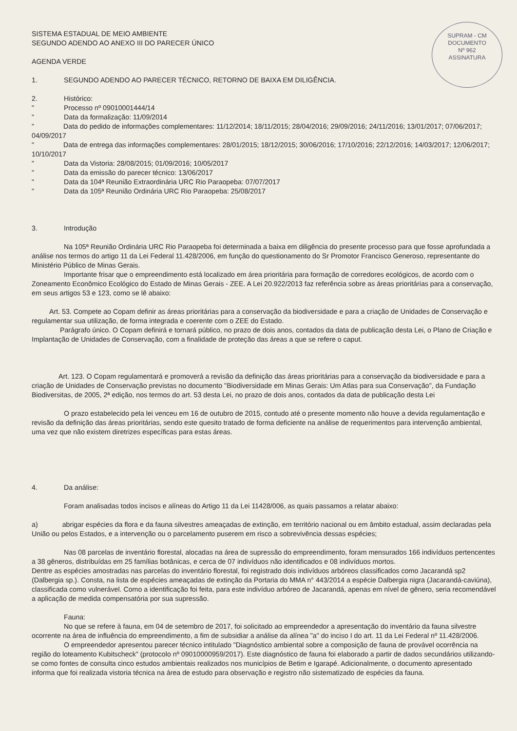SUPRAM - CM
DOCUMENTO
Nº 962
ASSINATURA
SISTEMA ESTADUAL DE MEIO AMBIENTE
SEGUNDO ADENDO AO ANEXO III DO PARECER ÚNICO
AGENDA VERDE
1. SEGUNDO ADENDO AO PARECER TÉCNICO, RETORNO DE BAIXA EM DILIGÊNCIA.
2. Histórico:
" Processo nº 09010001444/14
" Data da formalização: 11/09/2014
" Data do pedido de informações complementares: 11/12/2014; 18/11/2015; 28/04/2016; 29/09/2016; 24/11/2016; 13/01/2017; 07/06/2017; 04/09/2017
" Data de entrega das informações complementares: 28/01/2015; 18/12/2015; 30/06/2016; 17/10/2016; 22/12/2016; 14/03/2017; 12/06/2017; 10/10/2017
" Data da Vistoria: 28/08/2015; 01/09/2016; 10/05/2017
" Data da emissão do parecer técnico: 13/06/2017
" Data da 104ª Reunião Extraordinária URC Rio Paraopeba: 07/07/2017
" Data da 105ª Reunião Ordinária URC Rio Paraopeba: 25/08/2017
3. Introdução
Na 105ª Reunião Ordinária URC Rio Paraopeba foi determinada a baixa em diligência do presente processo para que fosse aprofundada a análise nos termos do artigo 11 da Lei Federal 11.428/2006, em função do questionamento do Sr Promotor Francisco Generoso, representante do Ministério Público de Minas Gerais.
Importante frisar que o empreendimento está localizado em área prioritária para formação de corredores ecológicos, de acordo com o Zoneamento Econômico Ecológico do Estado de Minas Gerais - ZEE. A Lei 20.922/2013 faz referência sobre as áreas prioritárias para a conservação, em seus artigos 53 e 123, como se lê abaixo:
Art. 53. Compete ao Copam definir as áreas prioritárias para a conservação da biodiversidade e para a criação de Unidades de Conservação e regulamentar sua utilização, de forma integrada e coerente com o ZEE do Estado.
Parágrafo único. O Copam definirá e tornará público, no prazo de dois anos, contados da data de publicação desta Lei, o Plano de Criação e Implantação de Unidades de Conservação, com a finalidade de proteção das áreas a que se refere o caput.
Art. 123. O Copam regulamentará e promoverá a revisão da definição das áreas prioritárias para a conservação da biodiversidade e para a criação de Unidades de Conservação previstas no documento "Biodiversidade em Minas Gerais: Um Atlas para sua Conservação", da Fundação Biodiversitas, de 2005, 2ª edição, nos termos do art. 53 desta Lei, no prazo de dois anos, contados da data de publicação desta Lei
O prazo estabelecido pela lei venceu em 16 de outubro de 2015, contudo até o presente momento não houve a devida regulamentação e revisão da definição das áreas prioritárias, sendo este quesito tratado de forma deficiente na análise de requerimentos para intervenção ambiental, uma vez que não existem diretrizes específicas para estas áreas.
4. Da análise:
Foram analisadas todos incisos e alíneas do Artigo 11 da Lei 11428/006, as quais passamos a relatar abaixo:
a) abrigar espécies da flora e da fauna silvestres ameaçadas de extinção, em território nacional ou em âmbito estadual, assim declaradas pela União ou pelos Estados, e a intervenção ou o parcelamento puserem em risco a sobrevivência dessas espécies;
Nas 08 parcelas de inventário florestal, alocadas na área de supressão do empreendimento, foram mensurados 166 indivíduos pertencentes a 38 gêneros, distribuídas em 25 famílias botânicas, e cerca de 07 indivíduos não identificados e 08 indivíduos mortos.
Dentre as espécies amostradas nas parcelas do inventário florestal, foi registrado dois indivíduos arbóreos classificados como Jacarandá sp2 (Dalbergia sp.). Consta, na lista de espécies ameaçadas de extinção da Portaria do MMA n° 443/2014 a espécie Dalbergia nigra (Jacarandá-caviúna), classificada como vulnerável. Como a identificação foi feita, para este indivíduo arbóreo de Jacarandá, apenas em nível de gênero, seria recomendável a aplicação de medida compensatória por sua supressão.
Fauna:
No que se refere à fauna, em 04 de setembro de 2017, foi solicitado ao empreendedor a apresentação do inventário da fauna silvestre ocorrente na área de influência do empreendimento, a fim de subsidiar a análise da alínea "a" do inciso I do art. 11 da Lei Federal nº 11.428/2006.
O empreendedor apresentou parecer técnico intitulado "Diagnóstico ambiental sobre a composição de fauna de provável ocorrência na região do loteamento Kubitscheck" (protocolo nº 09010000959/2017). Este diagnóstico de fauna foi elaborado a partir de dados secundários utilizando-se como fontes de consulta cinco estudos ambientais realizados nos municípios de Betim e Igarapé. Adicionalmente, o documento apresentado informa que foi realizada vistoria técnica na área de estudo para observação e registro não sistematizado de espécies da fauna.